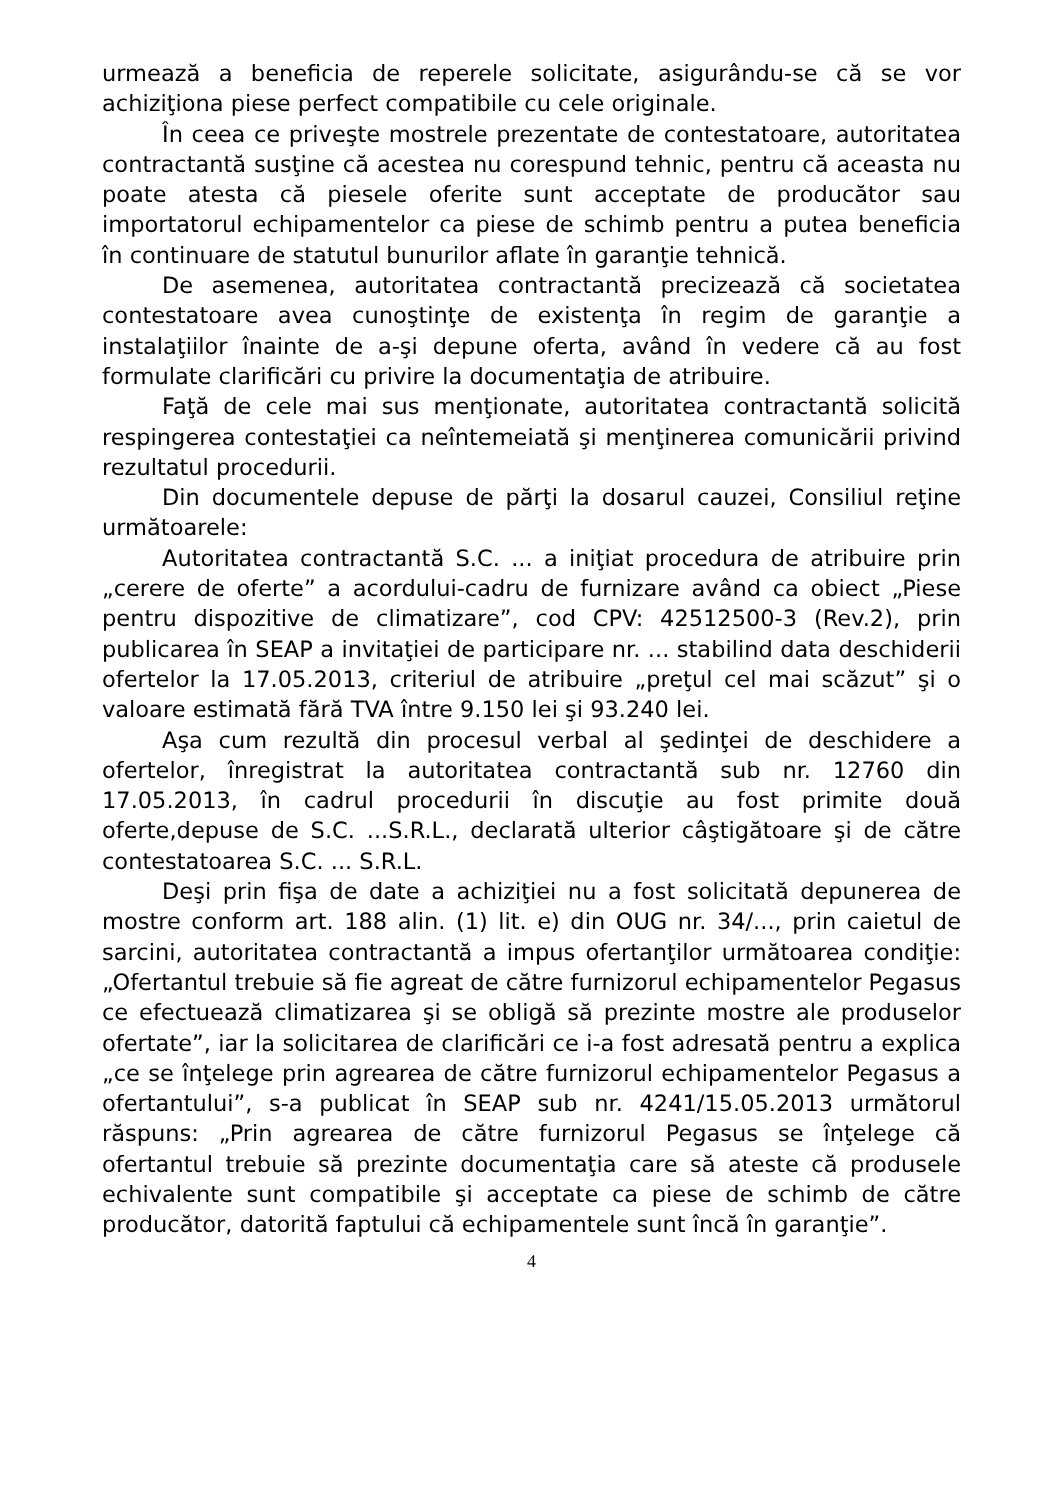urmează a beneficia de reperele solicitate, asigurându-se că se vor achiziţiona piese perfect compatibile cu cele originale.
În ceea ce priveşte mostrele prezentate de contestatoare, autoritatea contractantă susţine că acestea nu corespund tehnic, pentru că aceasta nu poate atesta că piesele oferite sunt acceptate de producător sau importatorul echipamentelor ca piese de schimb pentru a putea beneficia în continuare de statutul bunurilor aflate în garanţie tehnică.
De asemenea, autoritatea contractantă precizează că societatea contestatoare avea cunoştinţe de existenţa în regim de garanţie a instalaţiilor înainte de a-şi depune oferta, având în vedere că au fost formulate clarificări cu privire la documentaţia de atribuire.
Faţă de cele mai sus menţionate, autoritatea contractantă solicită respingerea contestaţiei ca neîntemeiată şi menţinerea comunicării privind rezultatul procedurii.
Din documentele depuse de părţi la dosarul cauzei, Consiliul reţine următoarele:
Autoritatea contractantă S.C. ... a iniţiat procedura de atribuire prin „cerere de oferte” a acordului-cadru de furnizare având ca obiect „Piese pentru dispozitive de climatizare”, cod CPV: 42512500-3 (Rev.2), prin publicarea în SEAP a invitaţiei de participare nr. ... stabilind data deschiderii ofertelor la 17.05.2013, criteriul de atribuire „preţul cel mai scăzut” şi o valoare estimată fără TVA între 9.150 lei şi 93.240 lei.
Aşa cum rezultă din procesul verbal al şedinţei de deschidere a ofertelor, înregistrat la autoritatea contractantă sub nr. 12760 din 17.05.2013, în cadrul procedurii în discuţie au fost primite două oferte,depuse de S.C. ...S.R.L., declarată ulterior câştigătoare şi de către contestatoarea S.C. ... S.R.L.
Deşi prin fişa de date a achiziţiei nu a fost solicitată depunerea de mostre conform art. 188 alin. (1) lit. e) din OUG nr. 34/..., prin caietul de sarcini, autoritatea contractantă a impus ofertanţilor următoarea condiţie: „Ofertantul trebuie să fie agreat de către furnizorul echipamentelor Pegasus ce efectuează climatizarea şi se obligă să prezinte mostre ale produselor ofertate”, iar la solicitarea de clarificări ce i-a fost adresată pentru a explica „ce se înţelege prin agrearea de către furnizorul echipamentelor Pegasus a ofertantului”, s-a publicat în SEAP sub nr. 4241/15.05.2013 următorul răspuns: „Prin agrearea de către furnizorul Pegasus se înţelege că ofertantul trebuie să prezinte documentaţia care să ateste că produsele echivalente sunt compatibile şi acceptate ca piese de schimb de către producător, datorită faptului că echipamentele sunt încă în garanţie”.
4